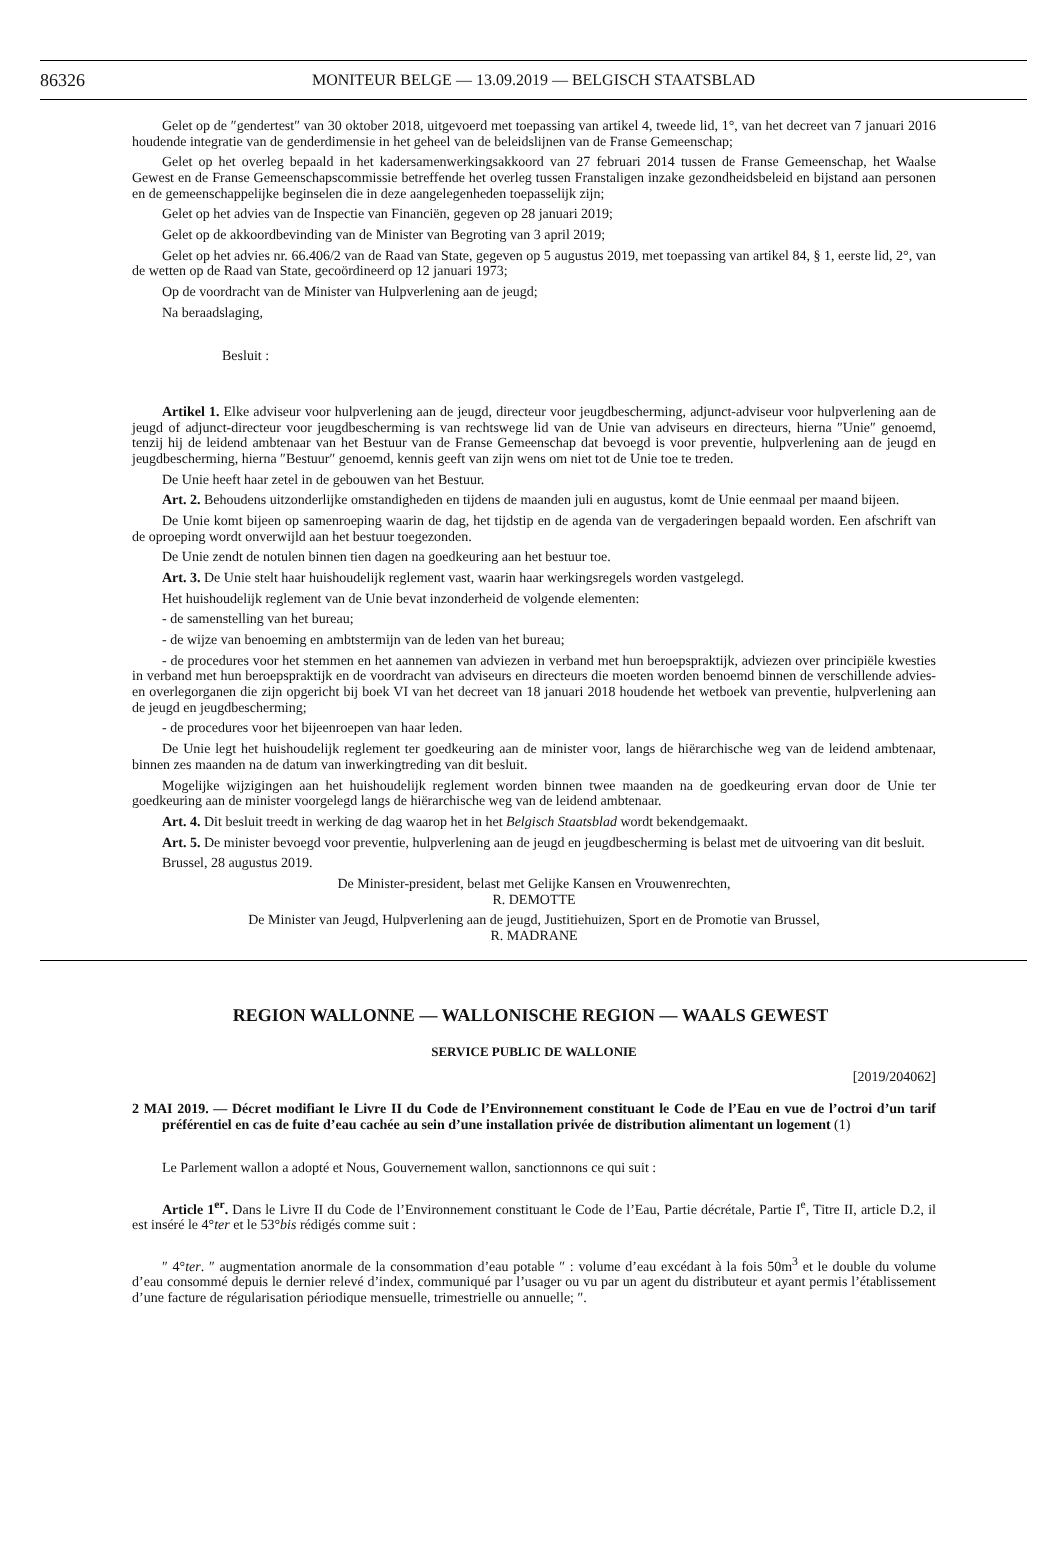86326 MONITEUR BELGE — 13.09.2019 — BELGISCH STAATSBLAD
Gelet op de ″gendertest″ van 30 oktober 2018, uitgevoerd met toepassing van artikel 4, tweede lid, 1°, van het decreet van 7 januari 2016 houdende integratie van de genderdimensie in het geheel van de beleidslijnen van de Franse Gemeenschap;
Gelet op het overleg bepaald in het kadersamenwerkingsakkoord van 27 februari 2014 tussen de Franse Gemeenschap, het Waalse Gewest en de Franse Gemeenschapscommissie betreffende het overleg tussen Franstaligen inzake gezondheidsbeleid en bijstand aan personen en de gemeenschappelijke beginselen die in deze aangelegenheden toepasselijk zijn;
Gelet op het advies van de Inspectie van Financiën, gegeven op 28 januari 2019;
Gelet op de akkoordbevinding van de Minister van Begroting van 3 april 2019;
Gelet op het advies nr. 66.406/2 van de Raad van State, gegeven op 5 augustus 2019, met toepassing van artikel 84, § 1, eerste lid, 2°, van de wetten op de Raad van State, gecoördineerd op 12 januari 1973;
Op de voordracht van de Minister van Hulpverlening aan de jeugd;
Na beraadslaging,
Besluit :
Artikel 1. Elke adviseur voor hulpverlening aan de jeugd, directeur voor jeugdbescherming, adjunct-adviseur voor hulpverlening aan de jeugd of adjunct-directeur voor jeugdbescherming is van rechtswege lid van de Unie van adviseurs en directeurs, hierna ″Unie″ genoemd, tenzij hij de leidend ambtenaar van het Bestuur van de Franse Gemeenschap dat bevoegd is voor preventie, hulpverlening aan de jeugd en jeugdbescherming, hierna ″Bestuur″ genoemd, kennis geeft van zijn wens om niet tot de Unie toe te treden.
De Unie heeft haar zetel in de gebouwen van het Bestuur.
Art. 2. Behoudens uitzonderlijke omstandigheden en tijdens de maanden juli en augustus, komt de Unie eenmaal per maand bijeen.
De Unie komt bijeen op samenroeping waarin de dag, het tijdstip en de agenda van de vergaderingen bepaald worden. Een afschrift van de oproeping wordt onverwijld aan het bestuur toegezonden.
De Unie zendt de notulen binnen tien dagen na goedkeuring aan het bestuur toe.
Art. 3. De Unie stelt haar huishoudelijk reglement vast, waarin haar werkingsregels worden vastgelegd.
Het huishoudelijk reglement van de Unie bevat inzonderheid de volgende elementen:
- de samenstelling van het bureau;
- de wijze van benoeming en ambtstermijn van de leden van het bureau;
- de procedures voor het stemmen en het aannemen van adviezen in verband met hun beroepspraktijk, adviezen over principiële kwesties in verband met hun beroepspraktijk en de voordracht van adviseurs en directeurs die moeten worden benoemd binnen de verschillende advies- en overlegorganen die zijn opgericht bij boek VI van het decreet van 18 januari 2018 houdende het wetboek van preventie, hulpverlening aan de jeugd en jeugdbescherming;
- de procedures voor het bijeenroepen van haar leden.
De Unie legt het huishoudelijk reglement ter goedkeuring aan de minister voor, langs de hiërarchische weg van de leidend ambtenaar, binnen zes maanden na de datum van inwerkingtreding van dit besluit.
Mogelijke wijzigingen aan het huishoudelijk reglement worden binnen twee maanden na de goedkeuring ervan door de Unie ter goedkeuring aan de minister voorgelegd langs de hiërarchische weg van de leidend ambtenaar.
Art. 4. Dit besluit treedt in werking de dag waarop het in het Belgisch Staatsblad wordt bekendgemaakt.
Art. 5. De minister bevoegd voor preventie, hulpverlening aan de jeugd en jeugdbescherming is belast met de uitvoering van dit besluit.
Brussel, 28 augustus 2019.
De Minister-president, belast met Gelijke Kansen en Vrouwenrechten,
R. DEMOTTE
De Minister van Jeugd, Hulpverlening aan de jeugd, Justitiehuizen, Sport en de Promotie van Brussel,
R. MADRANE
REGION WALLONNE — WALLONISCHE REGION — WAALS GEWEST
SERVICE PUBLIC DE WALLONIE
[2019/204062]
2 MAI 2019. — Décret modifiant le Livre II du Code de l’Environnement constituant le Code de l’Eau en vue de l’octroi d’un tarif préférentiel en cas de fuite d’eau cachée au sein d’une installation privée de distribution alimentant un logement (1)
Le Parlement wallon a adopté et Nous, Gouvernement wallon, sanctionnons ce qui suit :
Article 1<sup>er</sup>. Dans le Livre II du Code de l’Environnement constituant le Code de l’Eau, Partie décrétale, Partie I<sup>e</sup>, Titre II, article D.2, il est inséré le 4°ter et le 53°bis rédigés comme suit :
″ 4°ter. ″ augmentation anormale de la consommation d’eau potable ″ : volume d’eau excédant à la fois 50m<sup>3</sup> et le double du volume d’eau consommé depuis le dernier relevé d’index, communiqué par l’usager ou vu par un agent du distributeur et ayant permis l’établissement d’une facture de régularisation périodique mensuelle, trimestrielle ou annuelle; ″.